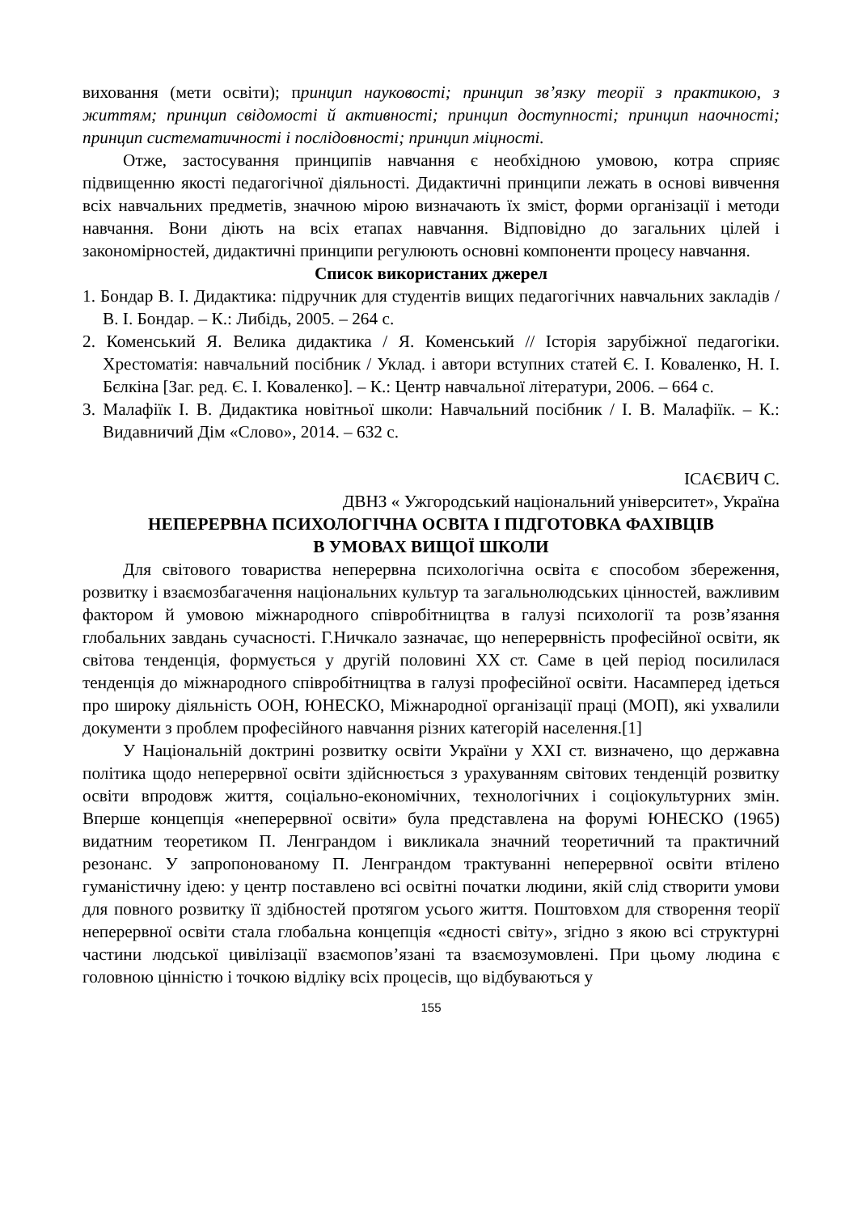виховання (мети освіти); принцип науковості; принцип зв’язку теорії з практикою, з життям; принцип свідомості й активності; принцип доступності; принцип наочності; принцип систематичності і послідовності; принцип міцності.
Отже, застосування принципів навчання є необхідною умовою, котра сприяє підвищенню якості педагогічної діяльності. Дидактичні принципи лежать в основі вивчення всіх навчальних предметів, значною мірою визначають їх зміст, форми організації і методи навчання. Вони діють на всіх етапах навчання. Відповідно до загальних цілей і закономірностей, дидактичні принципи регулюють основні компоненти процесу навчання.
Список використаних джерел
1. Бондар В. І. Дидактика: підручник для студентів вищих педагогічних навчальних закладів / В. І. Бондар. – К.: Либідь, 2005. – 264 с.
2. Коменський Я. Велика дидактика / Я. Коменський // Історія зарубіжної педагогіки. Хрестоматія: навчальний посібник / Уклад. і автори вступних статей Є. І. Коваленко, Н. І. Бєлкіна [Заг. ред. Є. І. Коваленко]. – К.: Центр навчальної літератури, 2006. – 664 с.
3. Малафіїк І. В. Дидактика новітньої школи: Навчальний посібник / І. В. Малафіїк. – К.: Видавничий Дім «Слово», 2014. – 632 с.
ІСАЄВИЧ С.
ДВНЗ « Ужгородський національний університет», Україна
НЕПЕРЕРВНА ПСИХОЛОГІЧНА ОСВІТА І ПІДГОТОВКА ФАХІВЦІВ
В УМОВАХ ВИЩОЇ ШКОЛИ
Для світового товариства неперервна психологічна освіта є способом збереження, розвитку і взаємозбагачення національних культур та загальнолюдських цінностей, важливим фактором й умовою міжнародного співробітництва в галузі психології та розв’язання глобальних завдань сучасності. Г.Ничкало зазначає, що неперервність професійної освіти, як світова тенденція, формується у другій половині ХХ ст. Саме в цей період посилилася тенденція до міжнародного співробітництва в галузі професійної освіти. Насамперед ідеться про широку діяльність ООН, ЮНЕСКО, Міжнародної організації праці (МОП), які ухвалили документи з проблем професійного навчання різних категорій населення.[1]
У Національній доктрині розвитку освіти України у ХХІ ст. визначено, що державна політика щодо неперервної освіти здійснюється з урахуванням світових тенденцій розвитку освіти впродовж життя, соціально-економічних, технологічних і соціокультурних змін. Вперше концепція «неперервної освіти» була представлена на форумі ЮНЕСКО (1965) видатним теоретиком П. Ленграндом і викликала значний теоретичний та практичний резонанс. У запропонованому П. Ленграндом трактуванні неперервної освіти втілено гуманістичну ідею: у центр поставлено всі освітні початки людини, якій слід створити умови для повного розвитку її здібностей протягом усього життя. Поштовхом для створення теорії неперервної освіти стала глобальна концепція «єдності світу», згідно з якою всі структурні частини людської цивілізації взаємопов’язані та взаємозумовлені. При цьому людина є головною цінністю і точкою відліку всіх процесів, що відбуваються у
155